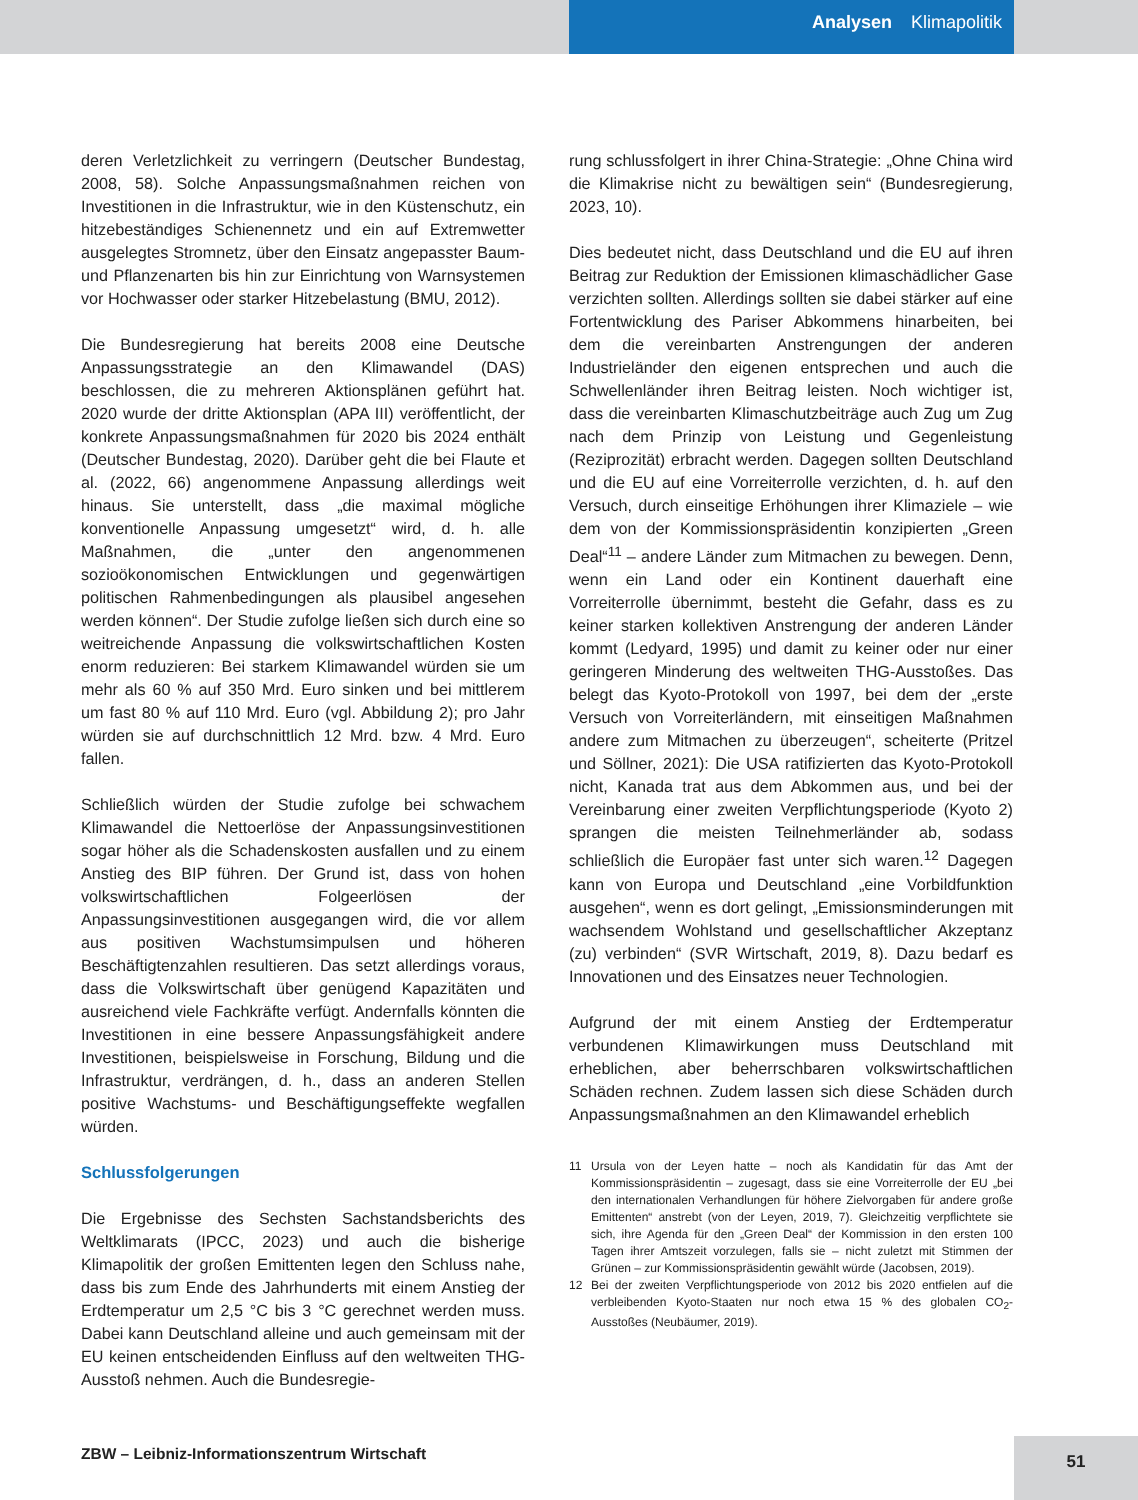Analysen Klimapolitik
deren Verletzlichkeit zu verringern (Deutscher Bundestag, 2008, 58). Solche Anpassungsmaßnahmen reichen von Investitionen in die Infrastruktur, wie in den Küstenschutz, ein hitzebeständiges Schienennetz und ein auf Extremwetter ausgelegtes Stromnetz, über den Einsatz angepasster Baum- und Pflanzenarten bis hin zur Einrichtung von Warnsystemen vor Hochwasser oder starker Hitzebelastung (BMU, 2012).
Die Bundesregierung hat bereits 2008 eine Deutsche Anpassungsstrategie an den Klimawandel (DAS) beschlossen, die zu mehreren Aktionsplänen geführt hat. 2020 wurde der dritte Aktionsplan (APA III) veröffentlicht, der konkrete Anpassungsmaßnahmen für 2020 bis 2024 enthält (Deutscher Bundestag, 2020). Darüber geht die bei Flaute et al. (2022, 66) angenommene Anpassung allerdings weit hinaus. Sie unterstellt, dass „die maximal mögliche konventionelle Anpassung umgesetzt“ wird, d. h. alle Maßnahmen, die „unter den angenommenen sozioökonomischen Entwicklungen und gegenwärtigen politischen Rahmenbedingungen als plausibel angesehen werden können“. Der Studie zufolge ließen sich durch eine so weitreichende Anpassung die volkswirtschaftlichen Kosten enorm reduzieren: Bei starkem Klimawandel würden sie um mehr als 60 % auf 350 Mrd. Euro sinken und bei mittlerem um fast 80 % auf 110 Mrd. Euro (vgl. Abbildung 2); pro Jahr würden sie auf durchschnittlich 12 Mrd. bzw. 4 Mrd. Euro fallen.
Schließlich würden der Studie zufolge bei schwachem Klimawandel die Nettoerlöse der Anpassungsinvestitionen sogar höher als die Schadenskosten ausfallen und zu einem Anstieg des BIP führen. Der Grund ist, dass von hohen volkswirtschaftlichen Folgeerlösen der Anpassungsinvestitionen ausgegangen wird, die vor allem aus positiven Wachstumsimpulsen und höheren Beschäftigtenzahlen resultieren. Das setzt allerdings voraus, dass die Volkswirtschaft über genügend Kapazitäten und ausreichend viele Fachkräfte verfügt. Andernfalls könnten die Investitionen in eine bessere Anpassungsfähigkeit andere Investitionen, beispielsweise in Forschung, Bildung und die Infrastruktur, verdrängen, d. h., dass an anderen Stellen positive Wachstums- und Beschäftigungseffekte wegfallen würden.
Schlussfolgerungen
Die Ergebnisse des Sechsten Sachstandsberichts des Weltklimarats (IPCC, 2023) und auch die bisherige Klimapolitik der großen Emittenten legen den Schluss nahe, dass bis zum Ende des Jahrhunderts mit einem Anstieg der Erdtemperatur um 2,5 °C bis 3 °C gerechnet werden muss. Dabei kann Deutschland alleine und auch gemeinsam mit der EU keinen entscheidenden Einfluss auf den weltweiten THG-Ausstoß nehmen. Auch die Bundesregie-
rung schlussfolgert in ihrer China-Strategie: „Ohne China wird die Klimakrise nicht zu bewältigen sein“ (Bundesregierung, 2023, 10).
Dies bedeutet nicht, dass Deutschland und die EU auf ihren Beitrag zur Reduktion der Emissionen klimaschädlicher Gase verzichten sollten. Allerdings sollten sie dabei stärker auf eine Fortentwicklung des Pariser Abkommens hinarbeiten, bei dem die vereinbarten Anstrengungen der anderen Industrieländer den eigenen entsprechen und auch die Schwellenländer ihren Beitrag leisten. Noch wichtiger ist, dass die vereinbarten Klimaschutzbeiträge auch Zug um Zug nach dem Prinzip von Leistung und Gegenleistung (Reziprozität) erbracht werden. Dagegen sollten Deutschland und die EU auf eine Vorreiterrolle verzichten, d. h. auf den Versuch, durch einseitige Erhöhungen ihrer Klimaziele – wie dem von der Kommissionspräsidentin konzipierten „Green Deal“<sup>11</sup> – andere Länder zum Mitmachen zu bewegen. Denn, wenn ein Land oder ein Kontinent dauerhaft eine Vorreiterrolle übernimmt, besteht die Gefahr, dass es zu keiner starken kollektiven Anstrengung der anderen Länder kommt (Ledyard, 1995) und damit zu keiner oder nur einer geringeren Minderung des weltweiten THG-Ausstoßes. Das belegt das Kyoto-Protokoll von 1997, bei dem der „erste Versuch von Vorreiterländern, mit einseitigen Maßnahmen andere zum Mitmachen zu überzeugen“, scheiterte (Pritzel und Söllner, 2021): Die USA ratifizierten das Kyoto-Protokoll nicht, Kanada trat aus dem Abkommen aus, und bei der Vereinbarung einer zweiten Verpflichtungsperiode (Kyoto 2) sprangen die meisten Teilnehmerländer ab, sodass schließlich die Europäer fast unter sich waren.<sup>12</sup> Dagegen kann von Europa und Deutschland „eine Vorbildfunktion ausgehen“, wenn es dort gelingt, „Emissionsminderungen mit wachsendem Wohlstand und gesellschaftlicher Akzeptanz (zu) verbinden“ (SVR Wirtschaft, 2019, 8). Dazu bedarf es Innovationen und des Einsatzes neuer Technologien.
Aufgrund der mit einem Anstieg der Erdtemperatur verbundenen Klimawirkungen muss Deutschland mit erheblichen, aber beherrschbaren volkswirtschaftlichen Schäden rechnen. Zudem lassen sich diese Schäden durch Anpassungsmaßnahmen an den Klimawandel erheblich
11 Ursula von der Leyen hatte – noch als Kandidatin für das Amt der Kommissionspräsidentin – zugesagt, dass sie eine Vorreiterrolle der EU „bei den internationalen Verhandlungen für höhere Zielvorgaben für andere große Emittenten“ anstrebt (von der Leyen, 2019, 7). Gleichzeitig verpflichtete sie sich, ihre Agenda für den „Green Deal“ der Kommission in den ersten 100 Tagen ihrer Amtszeit vorzulegen, falls sie – nicht zuletzt mit Stimmen der Grünen – zur Kommissionspräsidentin gewählt würde (Jacobsen, 2019).
12 Bei der zweiten Verpflichtungsperiode von 2012 bis 2020 entfielen auf die verbleibenden Kyoto-Staaten nur noch etwa 15 % des globalen CO<sub>2</sub>-Ausstoßes (Neubäumer, 2019).
ZBW – Leibniz-Informationszentrum Wirtschaft
51